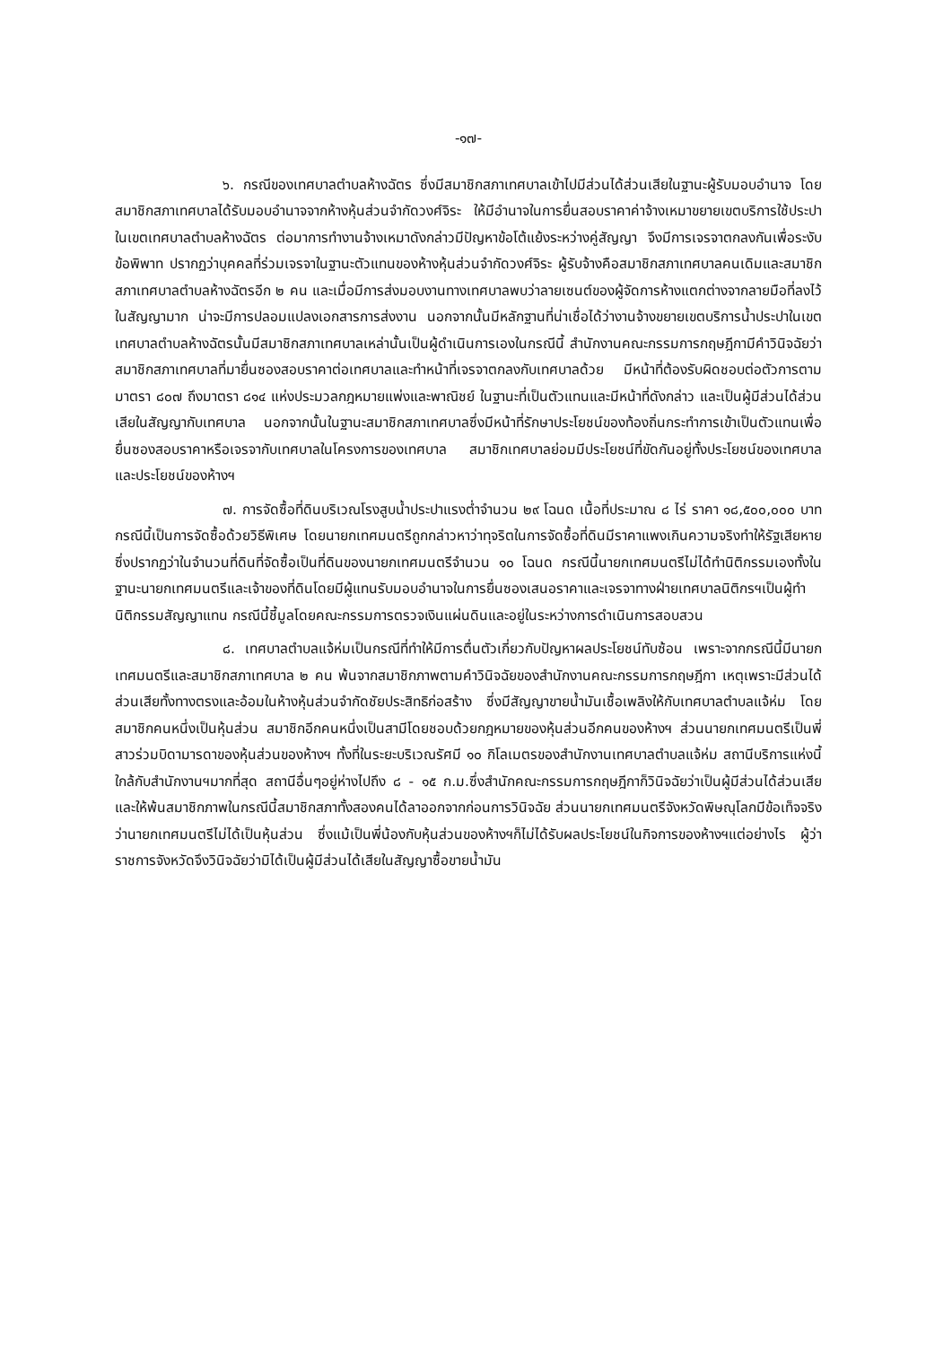-๑๗-
๖. กรณีของเทศบาลตำบลห้างฉัตร ซึ่งมีสมาชิกสภาเทศบาลเข้าไปมีส่วนได้ส่วนเสียในฐานะผู้รับมอบอำนาจ โดยสมาชิกสภาเทศบาลได้รับมอบอำนาจจากห้างหุ้นส่วนจำกัดวงศ์จิระ ให้มีอำนาจในการยื่นสอบราคาค่าจ้างเหมาขยายเขตบริการใช้ประปา ในเขตเทศบาลตำบลห้างฉัตร ต่อมาการทำงานจ้างเหมาดังกล่าวมีปัญหาข้อโต้แย้งระหว่างคู่สัญญา จึงมีการเจรจาตกลงกันเพื่อระงับข้อพิพาท ปรากฏว่าบุคคลที่ร่วมเจรจาในฐานะตัวแทนของห้างหุ้นส่วนจำกัดวงศ์จิระ ผู้รับจ้างคือสมาชิกสภาเทศบาลคนเดิมและสมาชิกสภาเทศบาลตำบลห้างฉัตรอีก ๒ คน และเมื่อมีการส่งมอบงานทางเทศบาลพบว่าลายเซนต์ของผู้จัดการห้างแตกต่างจากลายมือที่ลงไว้ในสัญญามาก น่าจะมีการปลอมแปลงเอกสารการส่งงาน นอกจากนั้นมีหลักฐานที่น่าเชื่อได้ว่างานจ้างขยายเขตบริการน้ำประปาในเขตเทศบาลตำบลห้างฉัตรนั้นมีสมาชิกสภาเทศบาลเหล่านั้นเป็นผู้ดำเนินการเองในกรณีนี้ สำนักงานคณะกรรมการกฤษฎีกามีคำวินิจฉัยว่าสมาชิกสภาเทศบาลที่มายื่นซองสอบราคาต่อเทศบาลและทำหน้าที่เจรจาตกลงกับเทศบาลด้วย มีหน้าที่ต้องรับผิดชอบต่อตัวการตามมาตรา ๘๐๗ ถึงมาตรา ๘๑๔ แห่งประมวลกฎหมายแพ่งและพาณิชย์ ในฐานะที่เป็นตัวแทนและมีหน้าที่ดังกล่าว และเป็นผู้มีส่วนได้ส่วนเสียในสัญญากับเทศบาล นอกจากนั้นในฐานะสมาชิกสภาเทศบาลซึ่งมีหน้าที่รักษาประโยชน์ของท้องถิ่นกระทำการเข้าเป็นตัวแทนเพื่อยื่นซองสอบราคาหรือเจรจากับเทศบาลในโครงการของเทศบาล สมาชิกเทศบาลย่อมมีประโยชน์ที่ขัดกันอยู่ทั้งประโยชน์ของเทศบาลและประโยชน์ของห้างฯ
๗. การจัดซื้อที่ดินบริเวณโรงสูบน้ำประปาแรงต่ำจำนวน ๒๙ โฉนด เนื้อที่ประมาณ ๘ ไร่ ราคา ๑๘,๕๐๐,๐๐๐ บาท กรณีนี้เป็นการจัดซื้อด้วยวิธีพิเศษ โดยนายกเทศมนตรีถูกกล่าวหาว่าทุจริตในการจัดซื้อที่ดินมีราคาแพงเกินความจริงทำให้รัฐเสียหาย ซึ่งปรากฏว่าในจำนวนที่ดินที่จัดซื้อเป็นที่ดินของนายกเทศมนตรีจำนวน ๑๐ โฉนด กรณีนี้นายกเทศมนตรีไม่ได้ทำนิติกรรมเองทั้งในฐานะนายกเทศมนตรีและเจ้าของที่ดินโดยมีผู้แทนรับมอบอำนาจในการยื่นซองเสนอราคาและเจรจาทางฝ่ายเทศบาลนิติกรฯเป็นผู้ทำนิติกรรมสัญญาแทน กรณีนี้ชี้มูลโดยคณะกรรมการตรวจเงินแผ่นดินและอยู่ในระหว่างการดำเนินการสอบสวน
๘. เทศบาลตำบลแจ้ห่มเป็นกรณีที่ทำให้มีการตื่นตัวเกี่ยวกับปัญหาผลประโยชน์ทับซ้อน เพราะจากกรณีนี้มีนายกเทศมนตรีและสมาชิกสภาเทศบาล ๒ คน พ้นจากสมาชิกภาพตามคำวินิจฉัยของสำนักงานคณะกรรมการกฤษฎีกา เหตุเพราะมีส่วนได้ส่วนเสียทั้งทางตรงและอ้อมในห้างหุ้นส่วนจำกัดชัยประสิทธิก่อสร้าง ซึ่งมีสัญญาขายน้ำมันเชื้อเพลิงให้กับเทศบาลตำบลแจ้ห่ม โดยสมาชิกคนหนึ่งเป็นหุ้นส่วน สมาชิกอีกคนหนึ่งเป็นสามีโดยชอบด้วยกฎหมายของหุ้นส่วนอีกคนของห้างฯ ส่วนนายกเทศมนตรีเป็นพี่สาวร่วมบิดามารดาของหุ้นส่วนของห้างฯ ทั้งที่ในระยะบริเวณรัศมี ๑๐ กิโลเมตรของสำนักงานเทศบาลตำบลแจ้ห่ม สถานีบริการแห่งนี้ใกล้กับสำนักงานฯมากที่สุด สถานีอื่นๆอยู่ห่างไปถึง ๘ - ๑๕ ก.ม.ซึ่งสำนักคณะกรรมการกฤษฎีกาก็วินิจฉัยว่าเป็นผู้มีส่วนได้ส่วนเสียและให้พ้นสมาชิกภาพในกรณีนี้สมาชิกสภาทั้งสองคนได้ลาออกจากก่อนการวินิจฉัย ส่วนนายกเทศมนตรีจังหวัดพิษณุโลกมีข้อเท็จจริงว่านายกเทศมนตรีไม่ได้เป็นหุ้นส่วน ซึ่งแม้เป็นพี่น้องกับหุ้นส่วนของห้างฯก็ไม่ได้รับผลประโยชน์ในกิจการของห้างฯแต่อย่างไร ผู้ว่าราชการจังหวัดจึงวินิจฉัยว่ามิได้เป็นผู้มีส่วนได้เสียในสัญญาซื้อขายน้ำมัน